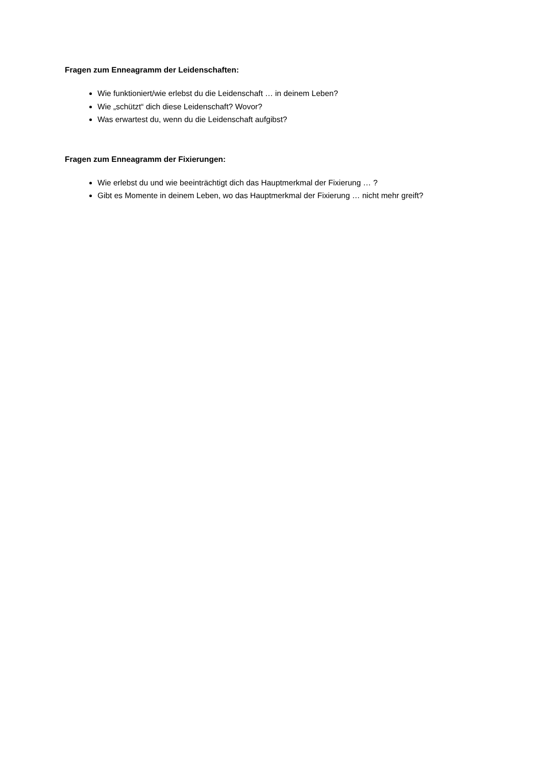Fragen zum Enneagramm der Leidenschaften:
Wie funktioniert/wie erlebst du die Leidenschaft … in deinem Leben?
Wie „schützt“ dich diese Leidenschaft? Wovor?
Was erwartest du, wenn du die Leidenschaft aufgibst?
Fragen zum Enneagramm der Fixierungen:
Wie erlebst du und wie beeinträchtigt dich das Hauptmerkmal der Fixierung … ?
Gibt es Momente in deinem Leben, wo das Hauptmerkmal der Fixierung … nicht mehr greift?